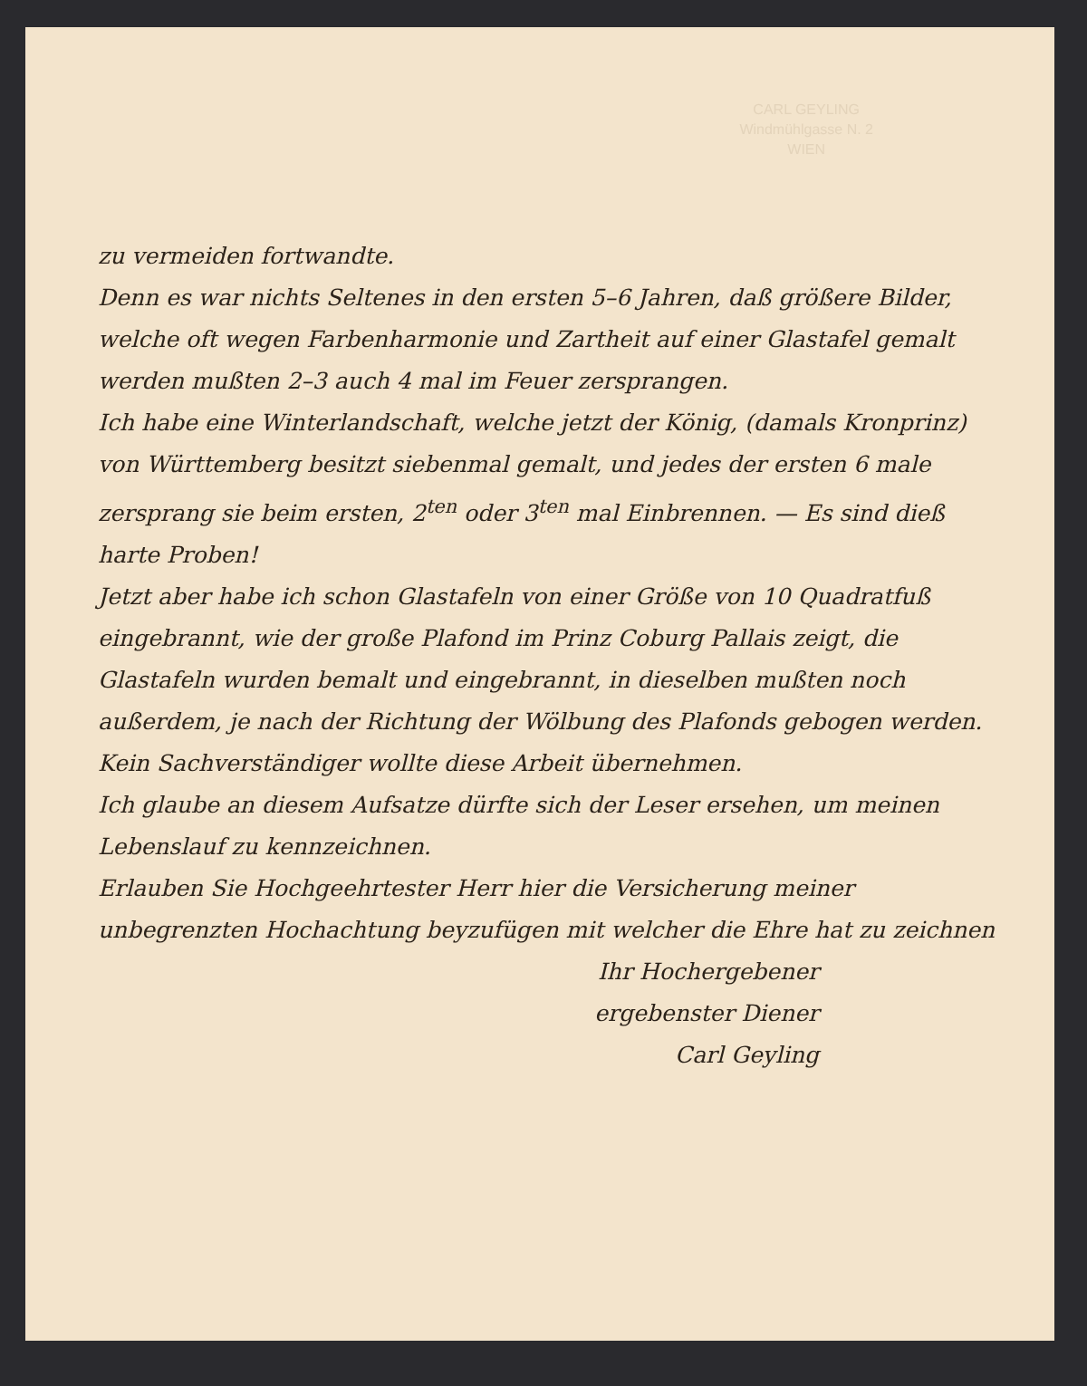CARL GEYLING
Windmühlgasse N. 2
WIEN
zu vermeiden fortwandte.
Denn es war nichts Seltenes in den ersten 5–6 Jahren, daß größere Bilder, welche oft wegen Farbenharmonie und Zartheit auf einer Glastafel gemalt werden mußten 2–3 auch 4 mal im Feuer zersprangen.
Ich habe eine Winterlandschaft, welche jetzt der König, (damals Kronprinz) von Württemberg besitzt siebenmal gemalt, und jedes der ersten 6 male zersprang sie beim ersten, 2<sup>ten</sup> oder 3<sup>ten</sup> mal Einbrennen. — Es sind dieß harte Proben!
Jetzt aber habe ich schon Glastafeln von einer Größe von 10 Quadratfuß eingebrannt, wie der große Plafond im Prinz Coburg Pallais zeigt, die Glastafeln wurden bemalt und eingebrannt, in dieselben mußten noch außerdem, je nach der Richtung der Wölbung des Plafonds gebogen werden. Kein Sachverständiger wollte diese Arbeit übernehmen.
Ich glaube an diesem Aufsatze dürfte sich der Leser ersehen, um meinen Lebenslauf zu kennzeichnen.
Erlauben Sie Hochgeehrtester Herr hier die Versicherung meiner unbegrenzten Hochachtung beyzufügen mit welcher die Ehre hat zu zeichnen
Ihr Hochergebener
ergebenster Diener
Carl Geyling